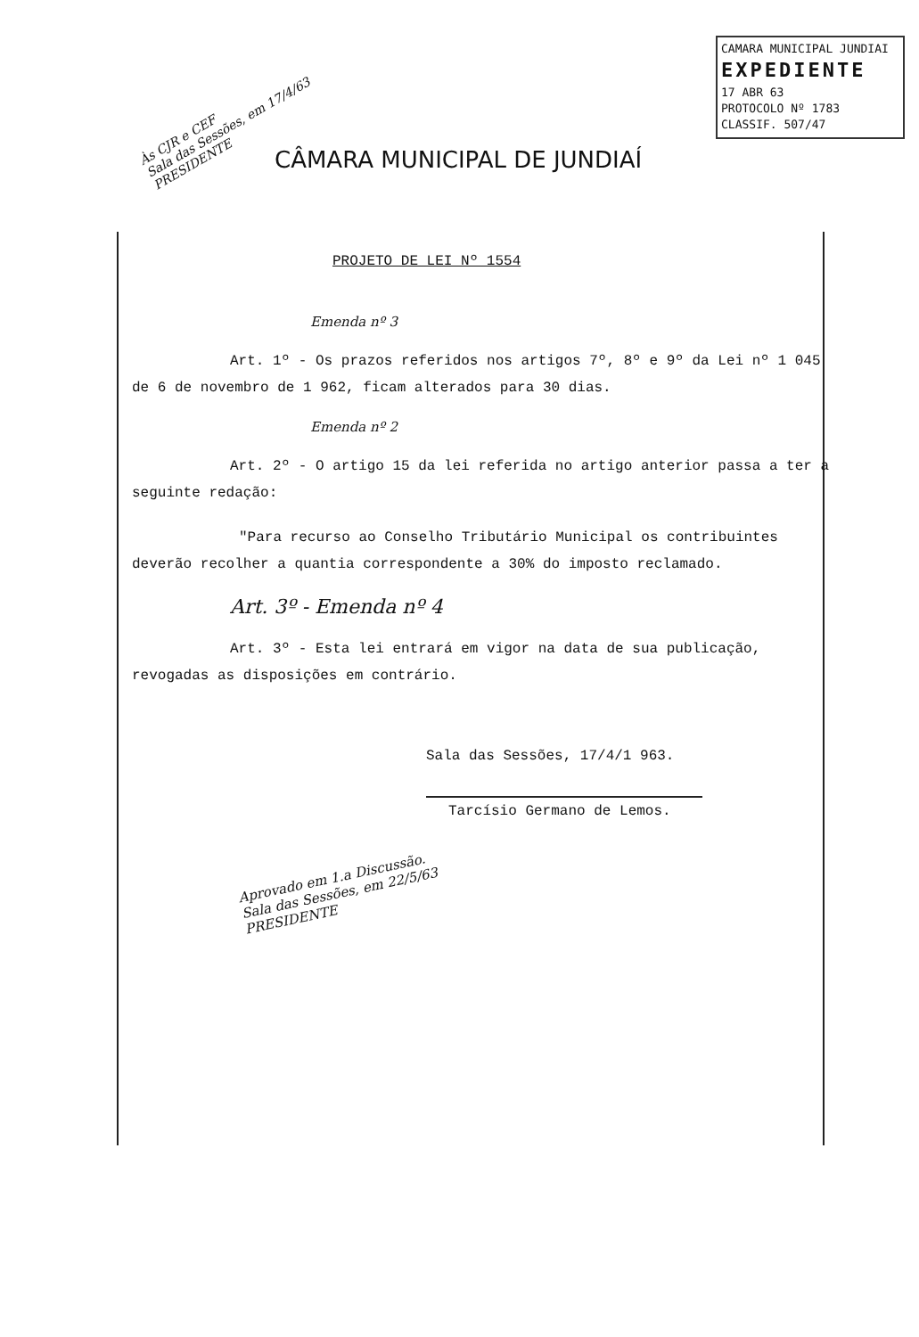CAMARA MUNICIPAL JUNDIAI
EXPEDIENTE
17 ABR 63
PROTOCOLO Nº 1783
CLASSIF. 507/47
Às CJR e CEF
Sala das Sessões, em 17/4/63
PRESIDENTE
CÂMARA MUNICIPAL DE JUNDIAÍ
PROJETO DE LEI Nº 1554
Emenda nº 3
Art. 1º - Os prazos referidos nos artigos 7º, 8º e 9º da Lei nº 1 045 de 6 de novembro de 1 962, ficam alterados para 30 dias.
Emenda nº 2
Art. 2º - O artigo 15 da lei referida no artigo anterior passa a ter a seguinte redação:
"Para recurso ao Conselho Tributário Municipal os contribuintes deverão recolher a quantia correspondente a 30% do imposto reclamado.
Art. 3º - Emenda nº 4
Art. 3º - Esta lei entrará em vigor na data de sua publicação, revogadas as disposições em contrário.
Sala das Sessões, 17/4/1 963.
Tarcísio Germano de Lemos.
Aprovado em 1.a Discussão.
Sala das Sessões, em 22/5/63
PRESIDENTE